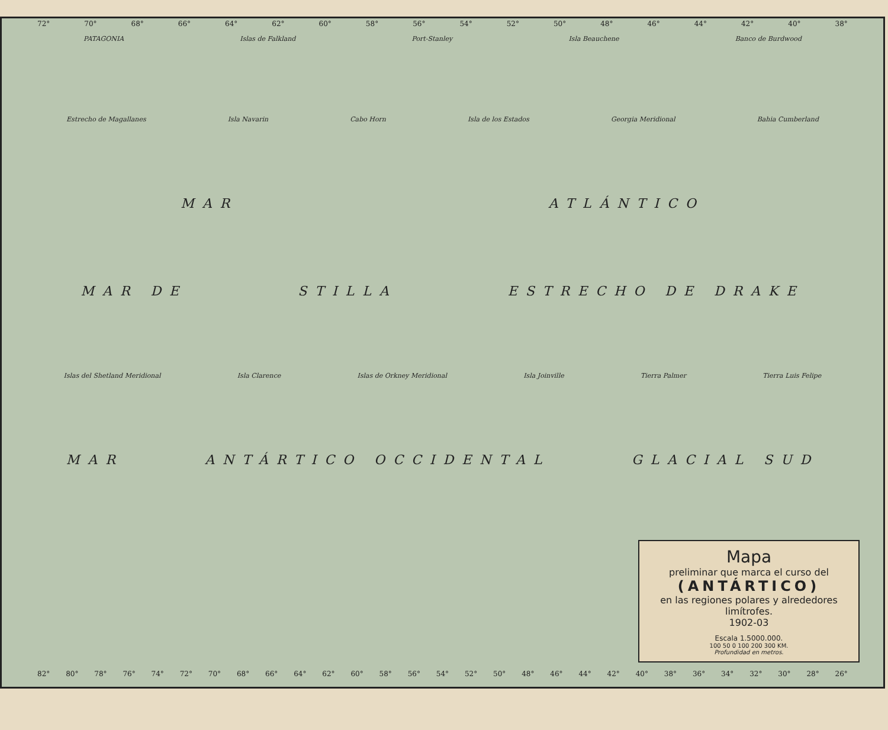72° 70° 68° 66° 64° 62° 60° 58° 56° 54° 52° 50° 48° 46° 44° 42° 40° 38°
PATAGONIA Islas de Falkland Port-Stanley Isla Beauchene Banco de Burdwood
Estrecho de Magallanes Isla Navarin Cabo Horn Isla de los Estados Georgia Meridional Bahia Cumberland
MAR ATLÁNTICO
MAR DE STILLA ESTRECHO DE DRAKE
Islas del Shetland Meridional Isla Clarence Islas de Orkney Meridional Isla Joinville Tierra Palmer Tierra Luis Felipe
MAR ANTÁRTICO OCCIDENTAL GLACIAL SUD
Mapa
preliminar que marca el curso del
(ANTÁRTICO)
en las regiones polares y alrededores limítrofes.
1902-03
Escala 1.5000.000.
100 50 0 100 200 300 KM.
Profundidad en metros.
82° 80° 78° 76° 74° 72° 70° 68° 66° 64° 62° 60° 58° 56° 54° 52° 50° 48° 46° 44° 42° 40° 38° 36° 34° 32° 30° 28° 26°